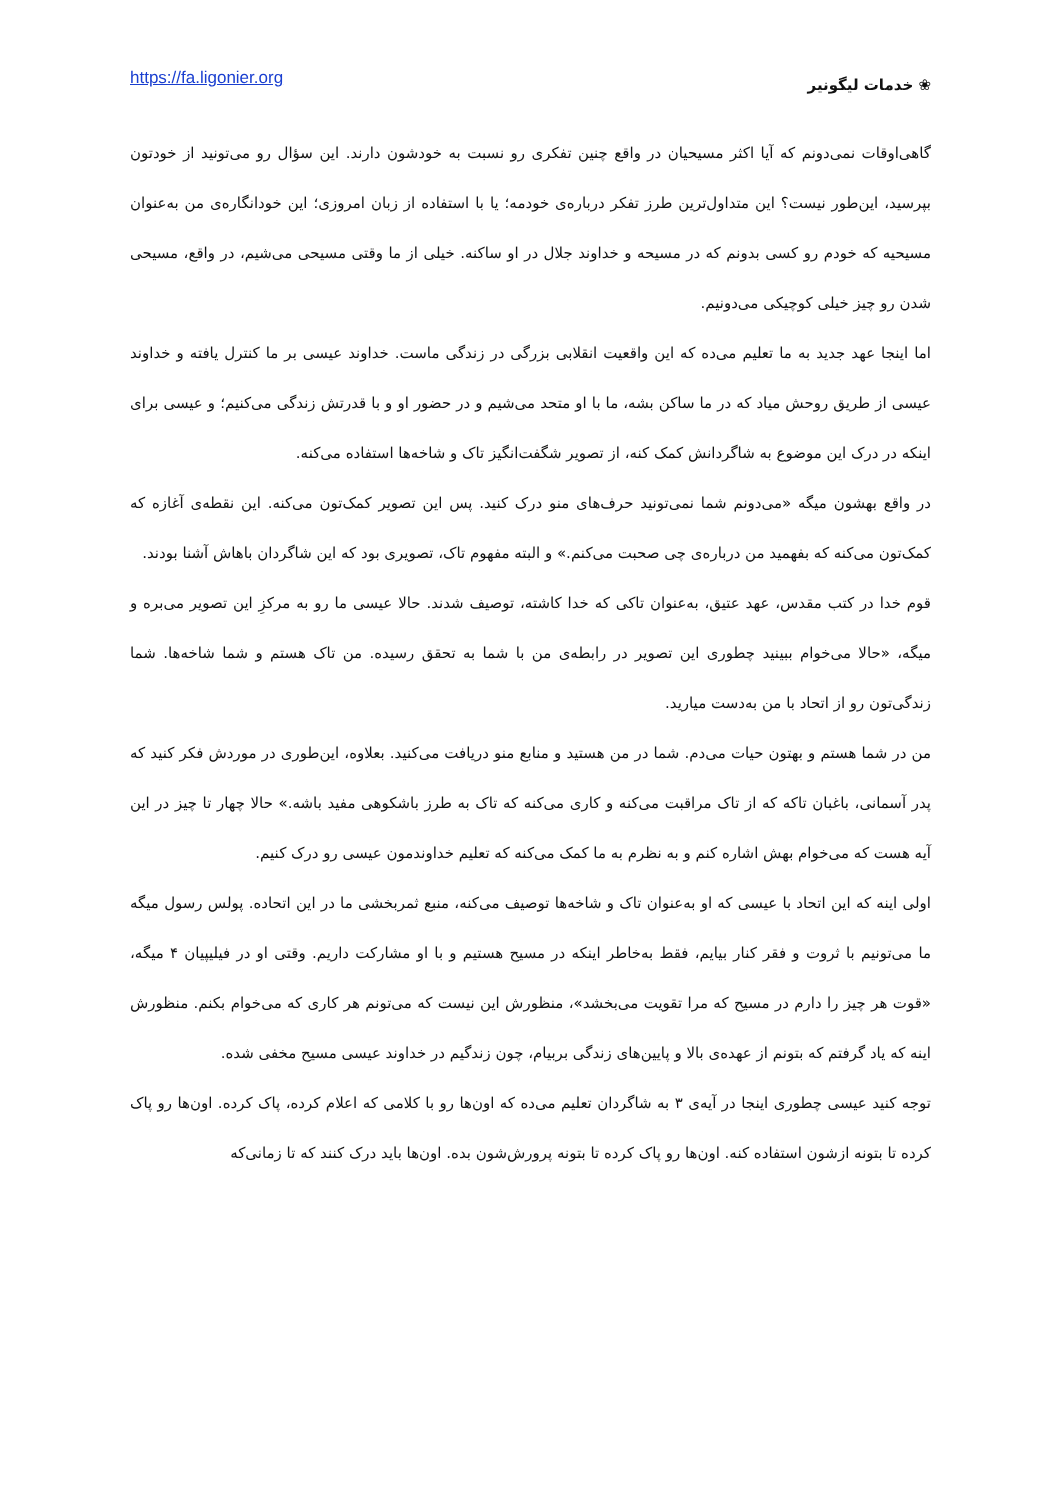https://fa.ligonier.org
❀ خدمات لیگونیر
گاهی‌اوقات نمی‌دونم که آیا اکثر مسیحیان در واقع چنین تفکری رو نسبت به خودشون دارند. این سؤال رو می‌تونید از خودتون بپرسید، این‌طور نیست؟ این متداول‌ترین طرز تفکر درباره‌ی خودمه؛ یا با استفاده از زبان امروزی؛ این خودانگاره‌ی من به‌عنوان مسیحیه که خودم رو کسی بدونم که در مسیحه و خداوند جلال در او ساکنه. خیلی از ما وقتی مسیحی می‌شیم، در واقع، مسیحی شدن رو چیز خیلی کوچیکی می‌دونیم.
اما اینجا عهد جدید به ما تعلیم می‌ده که این واقعیت انقلابی بزرگی در زندگی ماست. خداوند عیسی بر ما کنترل یافته و خداوند عیسی از طریق روحش میاد که در ما ساکن بشه، ما با او متحد می‌شیم و در حضور او و با قدرتش زندگی می‌کنیم؛ و عیسی برای اینکه در درک این موضوع به شاگردانش کمک کنه، از تصویر شگفت‌انگیز تاک و شاخه‌ها استفاده می‌کنه.
در واقع بهشون میگه «می‌دونم شما نمی‌تونید حرف‌های منو درک کنید. پس این تصویر کمک‌تون می‌کنه. این نقطه‌ی آغازه که کمک‌تون می‌کنه که بفهمید من درباره‌ی چی صحبت می‌کنم.» و البته مفهوم تاک، تصویری بود که این شاگردان باهاش آشنا بودند.
قوم خدا در کتب مقدس، عهد عتیق، به‌عنوان تاکی که خدا کاشته، توصیف شدند. حالا عیسی ما رو به مرکزِ این تصویر می‌بره و میگه، «حالا می‌خوام ببینید چطوری این تصویر در رابطه‌ی من با شما به تحقق رسیده. من تاک هستم و شما شاخه‌ها. شما زندگی‌تون رو از اتحاد با من به‌دست میارید.
من در شما هستم و بهتون حیات می‌دم. شما در من هستید و منابع منو دریافت می‌کنید. بعلاوه، این‌طوری در موردش فکر کنید که پدر آسمانی، باغبان تاکه که از تاک مراقبت می‌کنه و کاری می‌کنه که تاک به طرز باشکوهی مفید باشه.» حالا چهار تا چیز در این آیه هست که می‌خوام بهش اشاره کنم و به نظرم به ما کمک می‌کنه که تعلیم خداوندمون عیسی رو درک کنیم.
اولی اینه که این اتحاد با عیسی که او به‌عنوان تاک و شاخه‌ها توصیف می‌کنه، منبع ثمربخشی ما در این اتحاده. پولس رسول میگه ما می‌تونیم با ثروت و فقر کنار بیایم، فقط به‌خاطر اینکه در مسیح هستیم و با او مشارکت داریم. وقتی او در فیلیپیان ۴ میگه، «قوت هر چیز را دارم در مسیح که مرا تقویت می‌بخشد»، منظورش این نیست که می‌تونم هر کاری که می‌خوام بکنم. منظورش اینه که یاد گرفتم که بتونم از عهده‌ی بالا و پایین‌های زندگی بربیام، چون زندگیم در خداوند عیسی مسیح مخفی شده.
توجه کنید عیسی چطوری اینجا در آیه‌ی ۳ به شاگردان تعلیم می‌ده که اون‌ها رو با کلامی که اعلام کرده، پاک کرده. اون‌ها رو پاک کرده تا بتونه ازشون استفاده کنه. اون‌ها رو پاک کرده تا بتونه پرورش‌شون بده. اون‌ها باید درک کنند که تا زمانی‌که